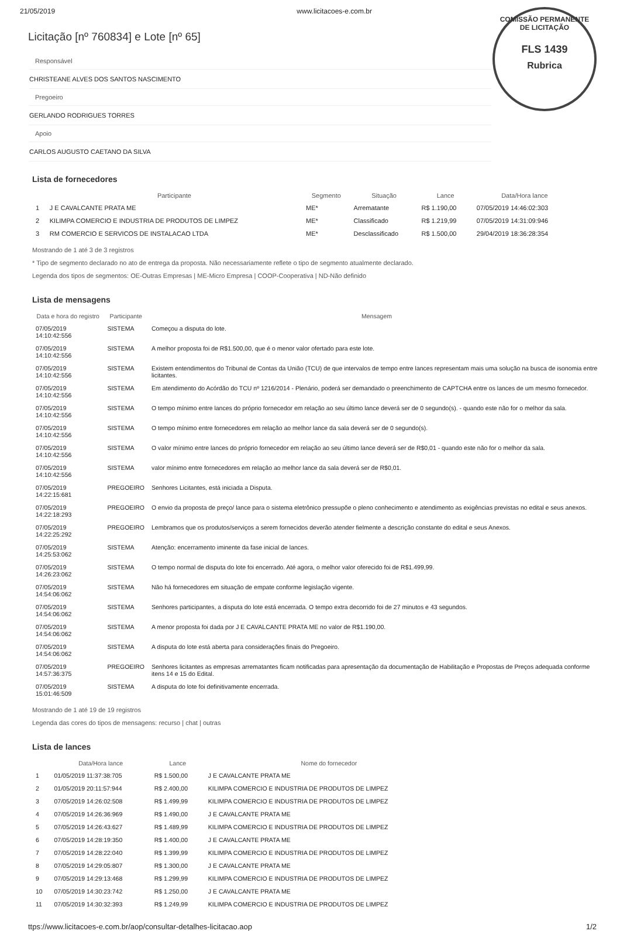21/05/2019 www.licitacoes-e.com.br
COMISSÃO PERMANENTE DE LICITAÇÃO
FLS 1439
Rubrica
Licitação [nº 760834] e Lote [nº 65]
Responsável
CHRISTEANE ALVES DOS SANTOS NASCIMENTO
Pregoeiro
GERLANDO RODRIGUES TORRES
Apoio
CARLOS AUGUSTO CAETANO DA SILVA
Lista de fornecedores
| | Participante | Segmento | Situação | Lance | Data/Hora lance |
| --- | --- | --- | --- | --- | --- |
| 1 | J E CAVALCANTE PRATA ME | ME* | Arrematante | R$ 1.190,00 | 07/05/2019 14:46:02:303 |
| 2 | KILIMPA COMERCIO E INDUSTRIA DE PRODUTOS DE LIMPEZ | ME* | Classificado | R$ 1.219,99 | 07/05/2019 14:31:09:946 |
| 3 | RM COMERCIO E SERVICOS DE INSTALACAO LTDA | ME* | Desclassificado | R$ 1.500,00 | 29/04/2019 18:36:28:354 |
Mostrando de 1 até 3 de 3 registros
* Tipo de segmento declarado no ato de entrega da proposta. Não necessariamente reflete o tipo de segmento atualmente declarado.
Legenda dos tipos de segmentos: OE-Outras Empresas | ME-Micro Empresa | COOP-Cooperativa | ND-Não definido
Lista de mensagens
| Data e hora do registro | Participante | Mensagem |
| --- | --- | --- |
| 07/05/2019 14:10:42:556 | SISTEMA | Começou a disputa do lote. |
| 07/05/2019 14:10:42:556 | SISTEMA | A melhor proposta foi de R$1.500,00, que é o menor valor ofertado para este lote. |
| 07/05/2019 14:10:42:556 | SISTEMA | Existem entendimentos do Tribunal de Contas da União (TCU) de que intervalos de tempo entre lances representam mais uma solução na busca de isonomia entre licitantes. |
| 07/05/2019 14:10:42:556 | SISTEMA | Em atendimento do Acórdão do TCU nº 1216/2014 - Plenário, poderá ser demandado o preenchimento de CAPTCHA entre os lances de um mesmo fornecedor. |
| 07/05/2019 14:10:42:556 | SISTEMA | O tempo mínimo entre lances do próprio fornecedor em relação ao seu último lance deverá ser de 0 segundo(s). - quando este não for o melhor da sala. |
| 07/05/2019 14:10:42:556 | SISTEMA | O tempo mínimo entre fornecedores em relação ao melhor lance da sala deverá ser de 0 segundo(s). |
| 07/05/2019 14:10:42:556 | SISTEMA | O valor mínimo entre lances do próprio fornecedor em relação ao seu último lance deverá ser de R$0,01 - quando este não for o melhor da sala. |
| 07/05/2019 14:10:42:556 | SISTEMA | valor mínimo entre fornecedores em relação ao melhor lance da sala deverá ser de R$0,01. |
| 07/05/2019 14:22:15:681 | PREGOEIRO | Senhores Licitantes, está iniciada a Disputa. |
| 07/05/2019 14:22:18:293 | PREGOEIRO | O envio da proposta de preço/ lance para o sistema eletrônico pressupõe o pleno conhecimento e atendimento as exigências previstas no edital e seus anexos. |
| 07/05/2019 14:22:25:292 | PREGOEIRO | Lembramos que os produtos/serviços a serem fornecidos deverão atender fielmente a descrição constante do edital e seus Anexos. |
| 07/05/2019 14:25:53:062 | SISTEMA | Atenção: encerramento iminente da fase inicial de lances. |
| 07/05/2019 14:26:23:062 | SISTEMA | O tempo normal de disputa do lote foi encerrado. Até agora, o melhor valor oferecido foi de R$1.499,99. |
| 07/05/2019 14:54:06:062 | SISTEMA | Não há fornecedores em situação de empate conforme legislação vigente. |
| 07/05/2019 14:54:06:062 | SISTEMA | Senhores participantes, a disputa do lote está encerrada. O tempo extra decorrido foi de 27 minutos e 43 segundos. |
| 07/05/2019 14:54:06:062 | SISTEMA | A menor proposta foi dada por J E CAVALCANTE PRATA ME no valor de R$1.190,00. |
| 07/05/2019 14:54:06:062 | SISTEMA | A disputa do lote está aberta para considerações finais do Pregoeiro. |
| 07/05/2019 14:57:36:375 | PREGOEIRO | Senhores licitantes as empresas arrematantes ficam notificadas para apresentação da documentação de Habilitação e Propostas de Preços adequada conforme itens 14 e 15 do Edital. |
| 07/05/2019 15:01:46:509 | SISTEMA | A disputa do lote foi definitivamente encerrada. |
Mostrando de 1 até 19 de 19 registros
Legenda das cores do tipos de mensagens: recurso | chat | outras
Lista de lances
| | Data/Hora lance | Lance | Nome do fornecedor |
| --- | --- | --- | --- |
| 1 | 01/05/2019 11:37:38:705 | R$ 1.500,00 | J E CAVALCANTE PRATA ME |
| 2 | 01/05/2019 20:11:57:944 | R$ 2.400,00 | KILIMPA COMERCIO E INDUSTRIA DE PRODUTOS DE LIMPEZ |
| 3 | 07/05/2019 14:26:02:508 | R$ 1.499,99 | KILIMPA COMERCIO E INDUSTRIA DE PRODUTOS DE LIMPEZ |
| 4 | 07/05/2019 14:26:36:969 | R$ 1.490,00 | J E CAVALCANTE PRATA ME |
| 5 | 07/05/2019 14:26:43:627 | R$ 1.489,99 | KILIMPA COMERCIO E INDUSTRIA DE PRODUTOS DE LIMPEZ |
| 6 | 07/05/2019 14:28:19:350 | R$ 1.400,00 | J E CAVALCANTE PRATA ME |
| 7 | 07/05/2019 14:28:22:040 | R$ 1.399,99 | KILIMPA COMERCIO E INDUSTRIA DE PRODUTOS DE LIMPEZ |
| 8 | 07/05/2019 14:29:05:807 | R$ 1.300,00 | J E CAVALCANTE PRATA ME |
| 9 | 07/05/2019 14:29:13:468 | R$ 1.299,99 | KILIMPA COMERCIO E INDUSTRIA DE PRODUTOS DE LIMPEZ |
| 10 | 07/05/2019 14:30:23:742 | R$ 1.250,00 | J E CAVALCANTE PRATA ME |
| 11 | 07/05/2019 14:30:32:393 | R$ 1.249,99 | KILIMPA COMERCIO E INDUSTRIA DE PRODUTOS DE LIMPEZ |
ttps://www.licitacoes-e.com.br/aop/consultar-detalhes-licitacao.aop 1/2